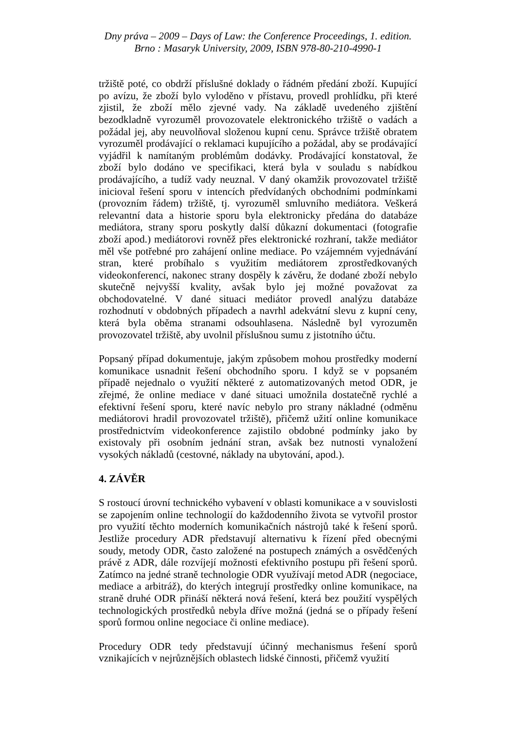Dny práva – 2009 – Days of Law: the Conference Proceedings, 1. edition.
Brno : Masaryk University, 2009, ISBN 978-80-210-4990-1
tržiště poté, co obdrží příslušné doklady o řádném předání zboží. Kupující po avízu, že zboží bylo vyloděno v přístavu, provedl prohlídku, při které zjistil, že zboží mělo zjevné vady. Na základě uvedeného zjištění bezodkladně vyrozuměl provozovatele elektronického tržiště o vadách a požádal jej, aby neuvolňoval složenou kupní cenu. Správce tržiště obratem vyrozuměl prodávající o reklamaci kupujícího a požádal, aby se prodávající vyjádřil k namítaným problémům dodávky. Prodávající konstatoval, že zboží bylo dodáno ve specifikaci, která byla v souladu s nabídkou prodávajícího, a tudíž vady neuznal. V daný okamžik provozovatel tržiště inicioval řešení sporu v intencích předvídaných obchodními podmínkami (provozním řádem) tržiště, tj. vyrozuměl smluvního mediátora. Veškerá relevantní data a historie sporu byla elektronicky předána do databáze mediátora, strany sporu poskytly další důkazní dokumentaci (fotografie zboží apod.) mediátorovi rovněž přes elektronické rozhraní, takže mediátor měl vše potřebné pro zahájení online mediace. Po vzájemném vyjednávání stran, které probíhalo s využitím mediátorem zprostředkovaných videokonferencí, nakonec strany dospěly k závěru, že dodané zboží nebylo skutečně nejvyšší kvality, avšak bylo jej možné považovat za obchodovatelné. V dané situaci mediátor provedl analýzu databáze rozhodnutí v obdobných případech a navrhl adekvátní slevu z kupní ceny, která byla oběma stranami odsouhlasena. Následně byl vyrozuměn provozovatel tržiště, aby uvolnil příslušnou sumu z jistotního účtu.
Popsaný případ dokumentuje, jakým způsobem mohou prostředky moderní komunikace usnadnit řešení obchodního sporu. I když se v popsaném případě nejednalo o využití některé z automatizovaných metod ODR, je zřejmé, že online mediace v dané situaci umožnila dostatečně rychlé a efektivní řešení sporu, které navíc nebylo pro strany nákladné (odměnu mediátorovi hradil provozovatel tržiště), přičemž užití online komunikace prostřednictvím videokonference zajistilo obdobné podmínky jako by existovaly při osobním jednání stran, avšak bez nutnosti vynaložení vysokých nákladů (cestovné, náklady na ubytování, apod.).
4. ZÁVĚR
S rostoucí úrovní technického vybavení v oblasti komunikace a v souvislosti se zapojením online technologií do každodenního života se vytvořil prostor pro využití těchto moderních komunikačních nástrojů také k řešení sporů. Jestliže procedury ADR představují alternativu k řízení před obecnými soudy, metody ODR, často založené na postupech známých a osvědčených právě z ADR, dále rozvíjejí možnosti efektivního postupu při řešení sporů. Zatímco na jedné straně technologie ODR využívají metod ADR (negociace, mediace a arbitráž), do kterých integrují prostředky online komunikace, na straně druhé ODR přináší některá nová řešení, která bez použití vyspělých technologických prostředků nebyla dříve možná (jedná se o případy řešení sporů formou online negociace či online mediace).
Procedury ODR tedy představují účinný mechanismus řešení sporů vznikajících v nejrůznějších oblastech lidské činnosti, přičemž využití